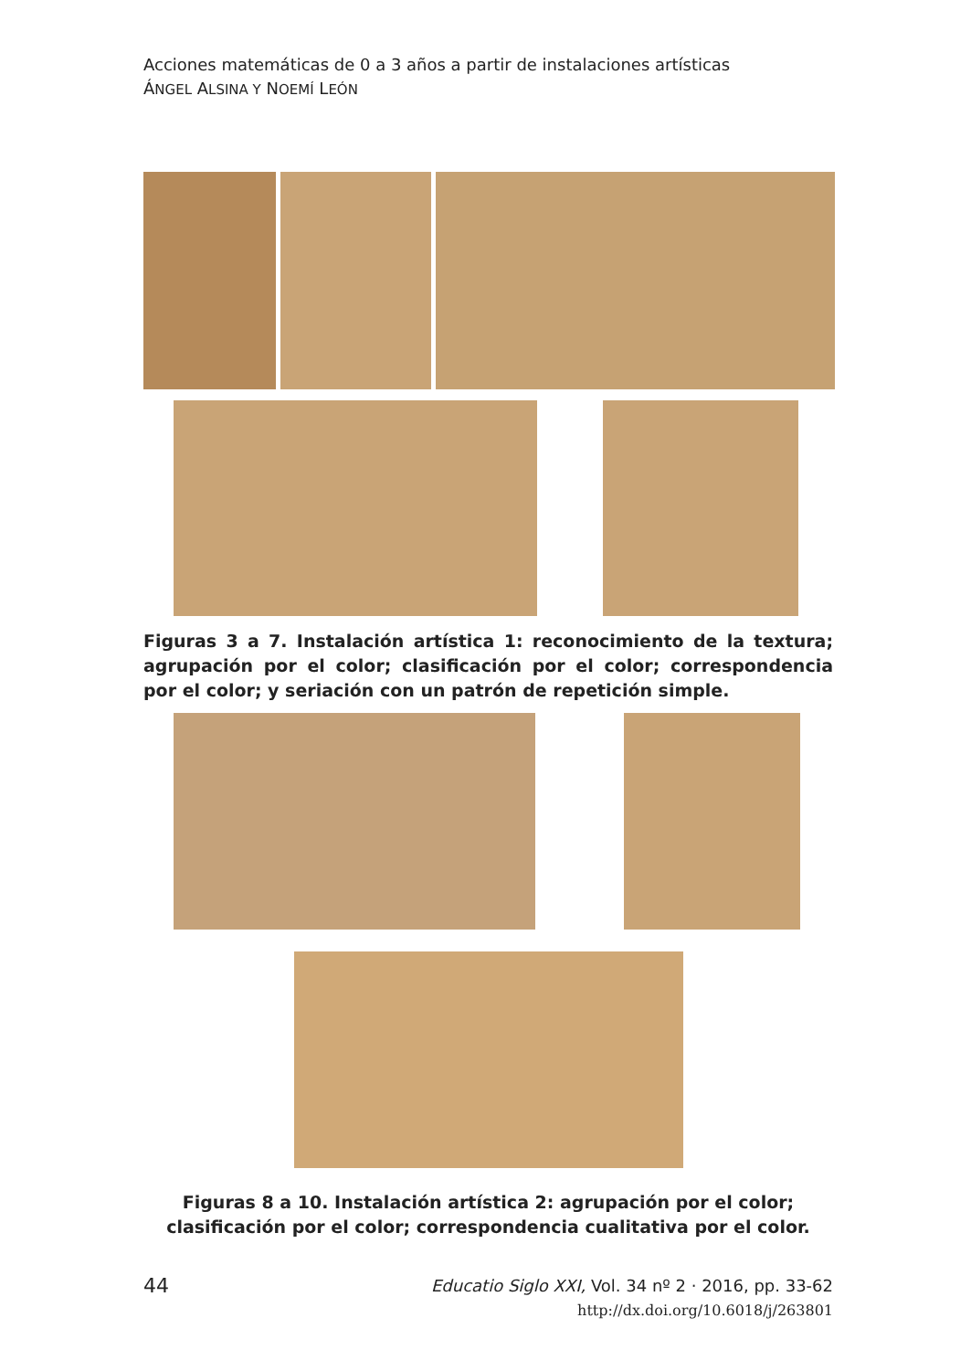Acciones matemáticas de 0 a 3 años a partir de instalaciones artísticas
ÁNGEL ALSINA Y NOEMÍ LEÓN
Figuras 3 a 7. Instalación artística 1: reconocimiento de la textura; agrupación por el color; clasificación por el color; correspondencia por el color; y seriación con un patrón de repetición simple.
Figuras 8 a 10. Instalación artística 2: agrupación por el color; clasificación por el color; correspondencia cualitativa por el color.
44
Educatio Siglo XXI, Vol. 34 nº 2 · 2016, pp. 33-62
http://dx.doi.org/10.6018/j/263801